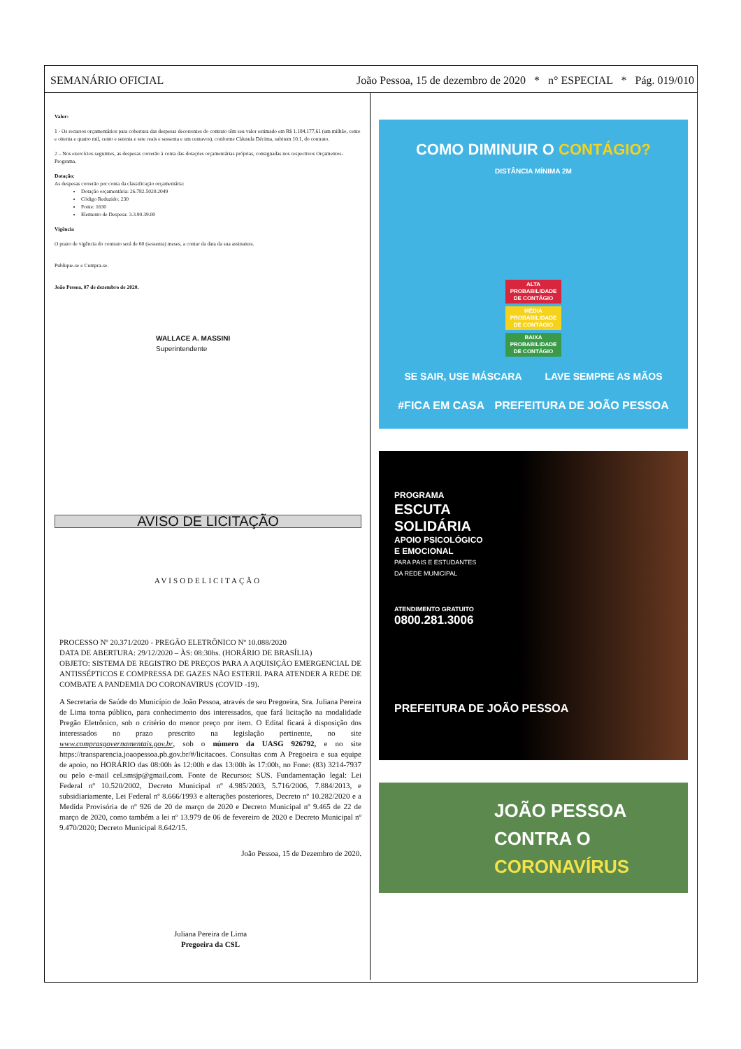SEMANÁRIO OFICIAL João Pessoa, 15 de dezembro de 2020 * n° ESPECIAL * Pág. 019/010
Valor:
1 - Os recursos orçamentários para cobertura das despesas decorrentes do contrato têm seu valor estimado em R$ 1.184.177,61 (um milhão, cento e oitenta e quatro mil, cento e setenta e sete reais e sessenta e um centavos), conforme Cláusula Décima, subitem 10.1, do contrato.
2 – Nos exercícios seguintes, as despesas correrão à conta das dotações orçamentárias próprias, consignadas nos respectivos Orçamentos-Programa.
Dotação:
As despesas correrão por conta da classificação orçamentária:
Dotação orçamentária: 26.782.5020.2049
Código Reduzido: 230
Fonte: 1630
Elemento de Despesa: 3.3.90.39.00
Vigência
O prazo de vigência do contrato será de 60 (sessenta) meses, a contar da data da sua assinatura.
Publique-se e Cumpra-se.
João Pessoa, 07 de dezembro de 2020.
WALLACE A. MASSINI
Superintendente
AVISO DE LICITAÇÃO
AVISODELICITAÇÃO
PROCESSO Nº 20.371/2020 - PREGÃO ELETRÔNICO Nº 10.088/2020
DATA DE ABERTURA: 29/12/2020 – ÀS: 08:30hs. (HORÁRIO DE BRASÍLIA)
OBJETO: SISTEMA DE REGISTRO DE PREÇOS PARA A AQUISIÇÃO EMERGENCIAL DE ANTISSÉPTICOS E COMPRESSA DE GAZES NÃO ESTERIL PARA ATENDER A REDE DE COMBATE A PANDEMIA DO CORONAVIRUS (COVID -19).
A Secretaria de Saúde do Município de João Pessoa, através de seu Pregoeira, Sra. Juliana Pereira de Lima torna público, para conhecimento dos interessados, que fará licitação na modalidade Pregão Eletrônico, sob o critério do menor preço por item. O Edital ficará à disposição dos interessados no prazo prescrito na legislação pertinente, no site www.comprasgovernamentais.gov.br, sob o número da UASG 926792, e no site https://transparencia.joaopessoa.pb.gov.br/#/licitacoes. Consultas com A Pregoeira e sua equipe de apoio, no HORÁRIO das 08:00h às 12:00h e das 13:00h às 17:00h, no Fone: (83) 3214-7937 ou pelo e-mail cel.smsjp@gmail.com. Fonte de Recursos: SUS. Fundamentação legal: Lei Federal nº 10.520/2002, Decreto Municipal nº 4.985/2003, 5.716/2006, 7.884/2013, e subsidiariamente, Lei Federal nº 8.666/1993 e alterações posteriores, Decreto nº 10.282/2020 e a Medida Provisória de nº 926 de 20 de março de 2020 e Decreto Municipal nº 9.465 de 22 de março de 2020, como também a lei nº 13.979 de 06 de fevereiro de 2020 e Decreto Municipal nº 9.470/2020; Decreto Municipal 8.642/15.
João Pessoa, 15 de Dezembro de 2020.
Juliana Pereira de Lima
Pregoeira da CSL
COMO DIMINUIR O CONTÁGIO?
DISTÂNCIA MÍNIMA 2M
ALTA PROBABILIDADE DE CONTÁGIO
MÉDIA PROBABILIDADE DE CONTÁGIO
BAIXA PROBABILIDADE DE CONTÁGIO
SE SAIR, USE MÁSCARA LAVE SEMPRE AS MÃOS
#FICA EM CASA PREFEITURA DE JOÃO PESSOA
PROGRAMA
ESCUTA
SOLIDÁRIA
APOIO PSICOLÓGICO
E EMOCIONAL
PARA PAIS E ESTUDANTES
DA REDE MUNICIPAL
ATENDIMENTO GRATUITO
0800.281.3006
PREFEITURA DE JOÃO PESSOA
JOÃO PESSOA
CONTRA O
CORONAVÍRUS